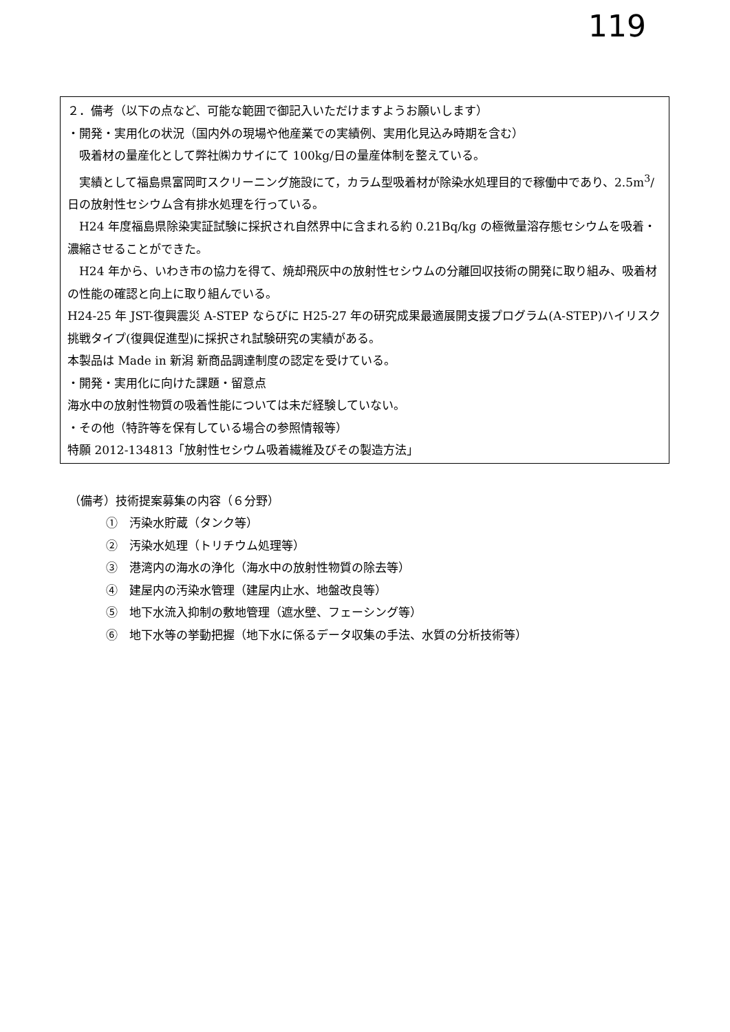119
２．備考（以下の点など、可能な範囲で御記入いただけますようお願いします）
・開発・実用化の状況（国内外の現場や他産業での実績例、実用化見込み時期を含む）
　吸着材の量産化として弊社㈱カサイにて 100kg/日の量産体制を整えている。
　実績として福島県富岡町スクリーニング施設にて，カラム型吸着材が除染水処理目的で稼働中であり、2.5m<sup>3</sup>/日の放射性セシウム含有排水処理を行っている。
　H24 年度福島県除染実証試験に採択され自然界中に含まれる約 0.21Bq/kg の極微量溶存態セシウムを吸着・濃縮させることができた。
　H24 年から、いわき市の協力を得て、焼却飛灰中の放射性セシウムの分離回収技術の開発に取り組み、吸着材の性能の確認と向上に取り組んでいる。
H24-25 年 JST-復興震災 A-STEP ならびに H25-27 年の研究成果最適展開支援プログラム(A-STEP)ハイリスク挑戦タイプ(復興促進型)に採択され試験研究の実績がある。
本製品は Made in 新潟 新商品調達制度の認定を受けている。
・開発・実用化に向けた課題・留意点
海水中の放射性物質の吸着性能については未だ経験していない。
・その他（特許等を保有している場合の参照情報等）
特願 2012-134813「放射性セシウム吸着繊維及びその製造方法」
（備考）技術提案募集の内容（６分野）
①　汚染水貯蔵（タンク等）
②　汚染水処理（トリチウム処理等）
③　港湾内の海水の浄化（海水中の放射性物質の除去等）
④　建屋内の汚染水管理（建屋内止水、地盤改良等）
⑤　地下水流入抑制の敷地管理（遮水壁、フェーシング等）
⑥　地下水等の挙動把握（地下水に係るデータ収集の手法、水質の分析技術等）